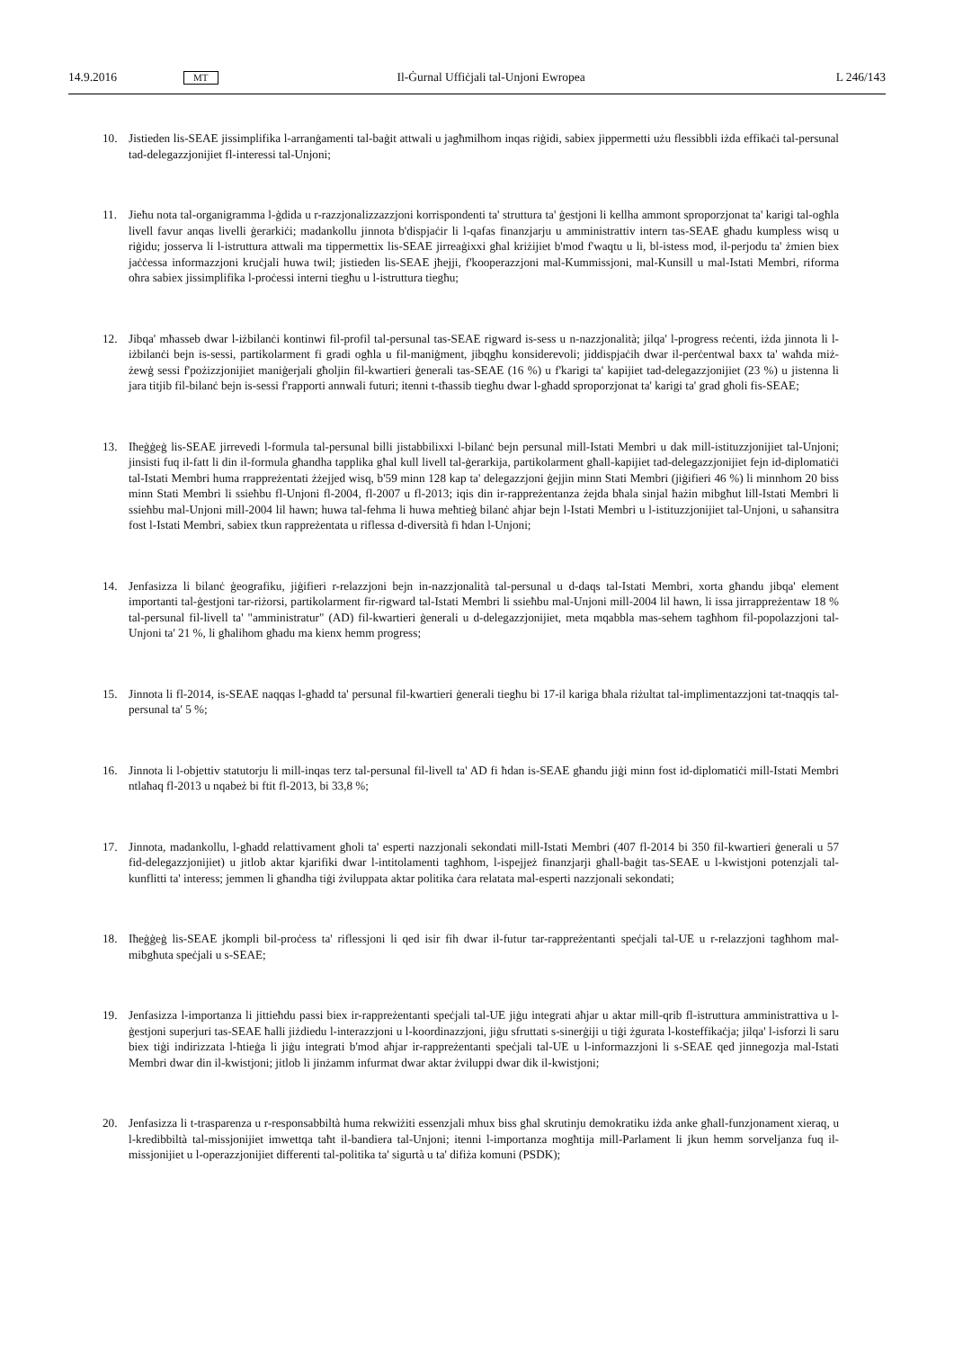14.9.2016 MT Il-Ġurnal Uffiċjali tal-Unjoni Ewropea L 246/143
10. Jistieden lis-SEAE jissimplifika l-arranġamenti tal-baġit attwali u jagħmilhom inqas riġidi, sabiex jippermetti użu flessibbli iżda effikaċi tal-persunal tad-delegazzjonijiet fl-interessi tal-Unjoni;
11. Jieħu nota tal-organigramma l-ġdida u r-razzjonalizzazzjoni korrispondenti ta' struttura ta' ġestjoni li kellha ammont sproporzjonat ta' karigi tal-ogħla livell favur anqas livelli ġerarkiċi; madankollu jinnota b'dispjaċir li l-qafas finanzjarju u amministrattiv intern tas-SEAE għadu kumpless wisq u riġidu; josserva li l-istruttura attwali ma tippermettix lis-SEAE jirreaġixxi għal kriżijiet b'mod f'waqtu u li, bl-istess mod, il-perjodu ta' żmien biex jaċċessa informazzjoni kruċjali huwa twil; jistieden lis-SEAE jħejji, f'kooperazzjoni mal-Kummissjoni, mal-Kunsill u mal-Istati Membri, riforma oħra sabiex jissimplifika l-proċessi interni tiegħu u l-istruttura tiegħu;
12. Jibqa' mħasseb dwar l-iżbilanċi kontinwi fil-profil tal-persunal tas-SEAE rigward is-sess u n-nazzjonalità; jilqa' l-progress reċenti, iżda jinnota li l-iżbilanċi bejn is-sessi, partikolarment fi gradi ogħla u fil-maniġment, jibqgħu konsiderevoli; jiddispjaċih dwar il-perċentwal baxx ta' waħda miż-żewġ sessi f'pożizzjonijiet maniġerjali għoljin fil-kwartieri ġenerali tas-SEAE (16 %) u f'karigi ta' kapijiet tad-delegazzjonijiet (23 %) u jistenna li jara titjib fil-bilanċ bejn is-sessi f'rapporti annwali futuri; itenni t-tħassib tiegħu dwar l-għadd sproporzjonat ta' karigi ta' grad għoli fis-SEAE;
13. Iħeġġeġ lis-SEAE jirrevedi l-formula tal-persunal billi jistabbilixxi l-bilanċ bejn persunal mill-Istati Membri u dak mill-istituzzjonijiet tal-Unjoni; jinsisti fuq il-fatt li din il-formula għandha tapplika għal kull livell tal-ġerarkija, partikolarment għall-kapijiet tad-delegazzjonijiet fejn id-diplomatiċi tal-Istati Membri huma rrappreżentati żżejjed wisq, b'59 minn 128 kap ta' delegazzjoni ġejjin minn Stati Membri (jiġifieri 46 %) li minnhom 20 biss minn Stati Membri li ssieħbu fl-Unjoni fl-2004, fl-2007 u fl-2013; iqis din ir-rappreżentanza żejda bħala sinjal ħażin mibgħut lill-Istati Membri li ssieħbu mal-Unjoni mill-2004 lil hawn; huwa tal-fehma li huwa meħtieġ bilanċ aħjar bejn l-Istati Membri u l-istituzzjonijiet tal-Unjoni, u saħansitra fost l-Istati Membri, sabiex tkun rappreżentata u riflessa d-diversità fi ħdan l-Unjoni;
14. Jenfasizza li bilanċ ġeografiku, jiġifieri r-relazzjoni bejn in-nazzjonalità tal-persunal u d-daqs tal-Istati Membri, xorta għandu jibqa' element importanti tal-ġestjoni tar-riżorsi, partikolarment fir-rigward tal-Istati Membri li ssieħbu mal-Unjoni mill-2004 lil hawn, li issa jirrappreżentaw 18 % tal-persunal fil-livell ta' "amministratur" (AD) fil-kwartieri ġenerali u d-delegazzjonijiet, meta mqabbla mas-sehem tagħhom fil-popolazzjoni tal-Unjoni ta' 21 %, li għalihom għadu ma kienx hemm progress;
15. Jinnota li fl-2014, is-SEAE naqqas l-għadd ta' persunal fil-kwartieri ġenerali tiegħu bi 17-il kariga bħala riżultat tal-implimentazzjoni tat-tnaqqis tal-persunal ta' 5 %;
16. Jinnota li l-objettiv statutorju li mill-inqas terz tal-persunal fil-livell ta' AD fi ħdan is-SEAE għandu jiġi minn fost id-diplomatiċi mill-Istati Membri ntlaħaq fl-2013 u nqabeż bi ftit fl-2013, bi 33,8 %;
17. Jinnota, madankollu, l-għadd relattivament għoli ta' esperti nazzjonali sekondati mill-Istati Membri (407 fl-2014 bi 350 fil-kwartieri ġenerali u 57 fid-delegazzjonijiet) u jitlob aktar kjarifiki dwar l-intitolamenti tagħhom, l-ispejjeż finanzjarji għall-baġit tas-SEAE u l-kwistjoni potenzjali tal-kunflitti ta' interess; jemmen li għandha tiġi żviluppata aktar politika ċara relatata mal-esperti nazzjonali sekondati;
18. Iħeġġeġ lis-SEAE jkompli bil-proċess ta' riflessjoni li qed isir fih dwar il-futur tar-rappreżentanti speċjali tal-UE u r-relazzjoni tagħhom mal-mibgħuta speċjali u s-SEAE;
19. Jenfasizza l-importanza li jittieħdu passi biex ir-rappreżentanti speċjali tal-UE jiġu integrati aħjar u aktar mill-qrib fl-istruttura amministrattiva u l-ġestjoni superjuri tas-SEAE ħalli jiżdiedu l-interazzjoni u l-koordinazzjoni, jiġu sfruttati s-sinerġiji u tiġi żgurata l-kosteffikaċja; jilqa' l-isforzi li saru biex tiġi indirizzata l-ħtieġa li jiġu integrati b'mod aħjar ir-rappreżentanti speċjali tal-UE u l-informazzjoni li s-SEAE qed jinnegozja mal-Istati Membri dwar din il-kwistjoni; jitlob li jinżamm infurmat dwar aktar żviluppi dwar dik il-kwistjoni;
20. Jenfasizza li t-trasparenza u r-responsabbiltà huma rekwiżiti essenzjali mhux biss għal skrutinju demokratiku iżda anke għall-funzjonament xieraq, u l-kredibbiltà tal-missjonijiet imwettqa taħt il-bandiera tal-Unjoni; itenni l-importanza mogħtija mill-Parlament li jkun hemm sorveljanza fuq il-missjonijiet u l-operazzjonijiet differenti tal-politika ta' sigurtà u ta' difiża komuni (PSDK);